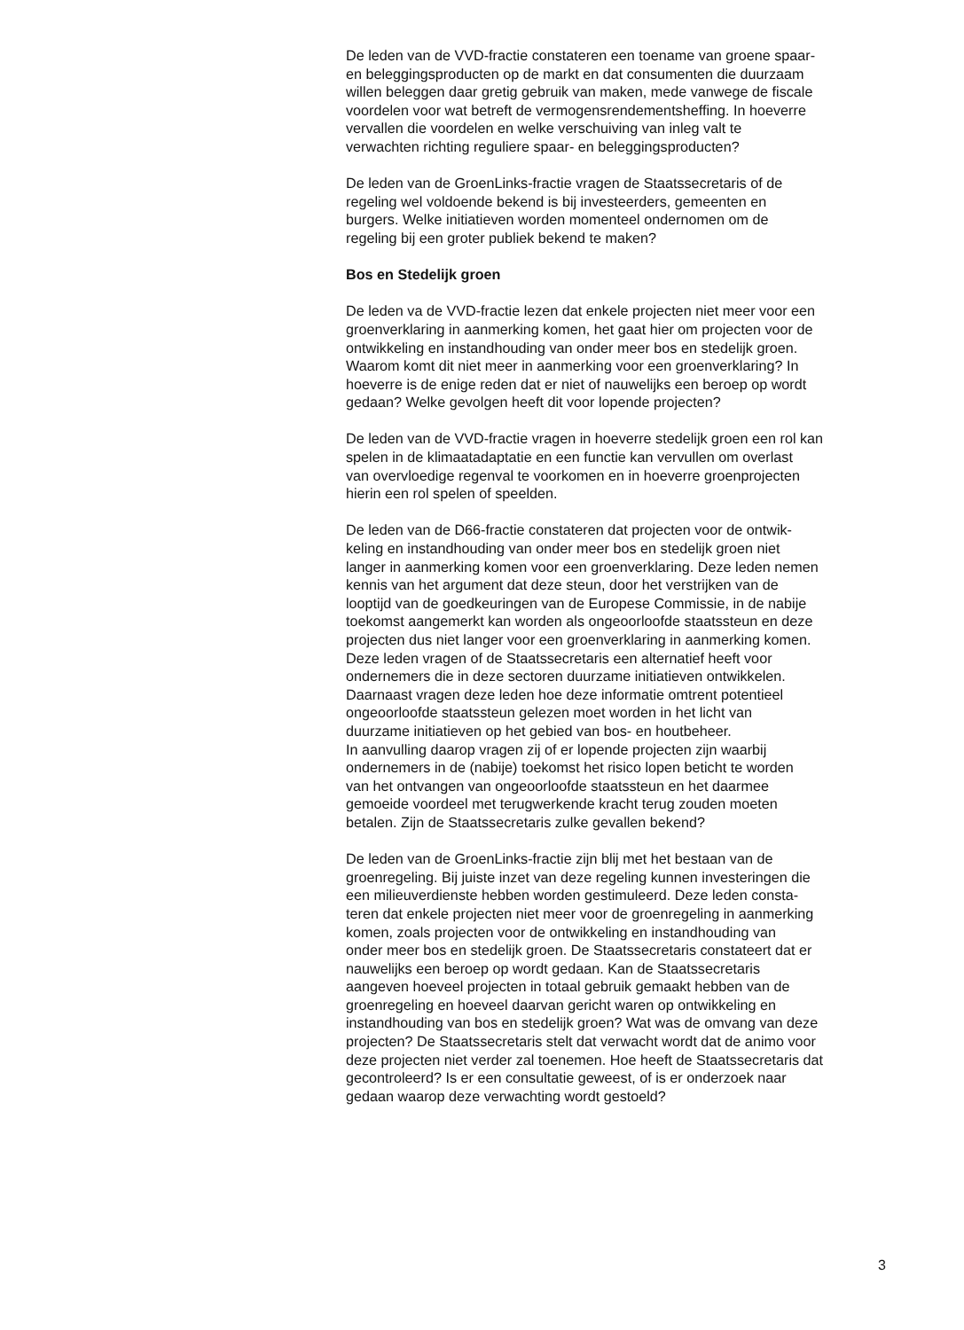De leden van de VVD-fractie constateren een toename van groene spaar-
en beleggingsproducten op de markt en dat consumenten die duurzaam
willen beleggen daar gretig gebruik van maken, mede vanwege de fiscale
voordelen voor wat betreft de vermogensrendementsheffing. In hoeverre
vervallen die voordelen en welke verschuiving van inleg valt te
verwachten richting reguliere spaar- en beleggingsproducten?
De leden van de GroenLinks-fractie vragen de Staatssecretaris of de
regeling wel voldoende bekend is bij investeerders, gemeenten en
burgers. Welke initiatieven worden momenteel ondernomen om de
regeling bij een groter publiek bekend te maken?
Bos en Stedelijk groen
De leden va de VVD-fractie lezen dat enkele projecten niet meer voor een
groenverklaring in aanmerking komen, het gaat hier om projecten voor de
ontwikkeling en instandhouding van onder meer bos en stedelijk groen.
Waarom komt dit niet meer in aanmerking voor een groenverklaring? In
hoeverre is de enige reden dat er niet of nauwelijks een beroep op wordt
gedaan? Welke gevolgen heeft dit voor lopende projecten?
De leden van de VVD-fractie vragen in hoeverre stedelijk groen een rol kan
spelen in de klimaatadaptatie en een functie kan vervullen om overlast
van overvloedige regenval te voorkomen en in hoeverre groenprojecten
hierin een rol spelen of speelden.
De leden van de D66-fractie constateren dat projecten voor de ontwik-
keling en instandhouding van onder meer bos en stedelijk groen niet
langer in aanmerking komen voor een groenverklaring. Deze leden nemen
kennis van het argument dat deze steun, door het verstrijken van de
looptijd van de goedkeuringen van de Europese Commissie, in de nabije
toekomst aangemerkt kan worden als ongeoorloofde staatssteun en deze
projecten dus niet langer voor een groenverklaring in aanmerking komen.
Deze leden vragen of de Staatssecretaris een alternatief heeft voor
ondernemers die in deze sectoren duurzame initiatieven ontwikkelen.
Daarnaast vragen deze leden hoe deze informatie omtrent potentieel
ongeoorloofde staatssteun gelezen moet worden in het licht van
duurzame initiatieven op het gebied van bos- en houtbeheer.
In aanvulling daarop vragen zij of er lopende projecten zijn waarbij
ondernemers in de (nabije) toekomst het risico lopen beticht te worden
van het ontvangen van ongeoorloofde staatssteun en het daarmee
gemoeide voordeel met terugwerkende kracht terug zouden moeten
betalen. Zijn de Staatssecretaris zulke gevallen bekend?
De leden van de GroenLinks-fractie zijn blij met het bestaan van de
groenregeling. Bij juiste inzet van deze regeling kunnen investeringen die
een milieuverdienste hebben worden gestimuleerd. Deze leden consta-
teren dat enkele projecten niet meer voor de groenregeling in aanmerking
komen, zoals projecten voor de ontwikkeling en instandhouding van
onder meer bos en stedelijk groen. De Staatssecretaris constateert dat er
nauwelijks een beroep op wordt gedaan. Kan de Staatssecretaris
aangeven hoeveel projecten in totaal gebruik gemaakt hebben van de
groenregeling en hoeveel daarvan gericht waren op ontwikkeling en
instandhouding van bos en stedelijk groen? Wat was de omvang van deze
projecten? De Staatssecretaris stelt dat verwacht wordt dat de animo voor
deze projecten niet verder zal toenemen. Hoe heeft de Staatssecretaris dat
gecontroleerd? Is er een consultatie geweest, of is er onderzoek naar
gedaan waarop deze verwachting wordt gestoeld?
3